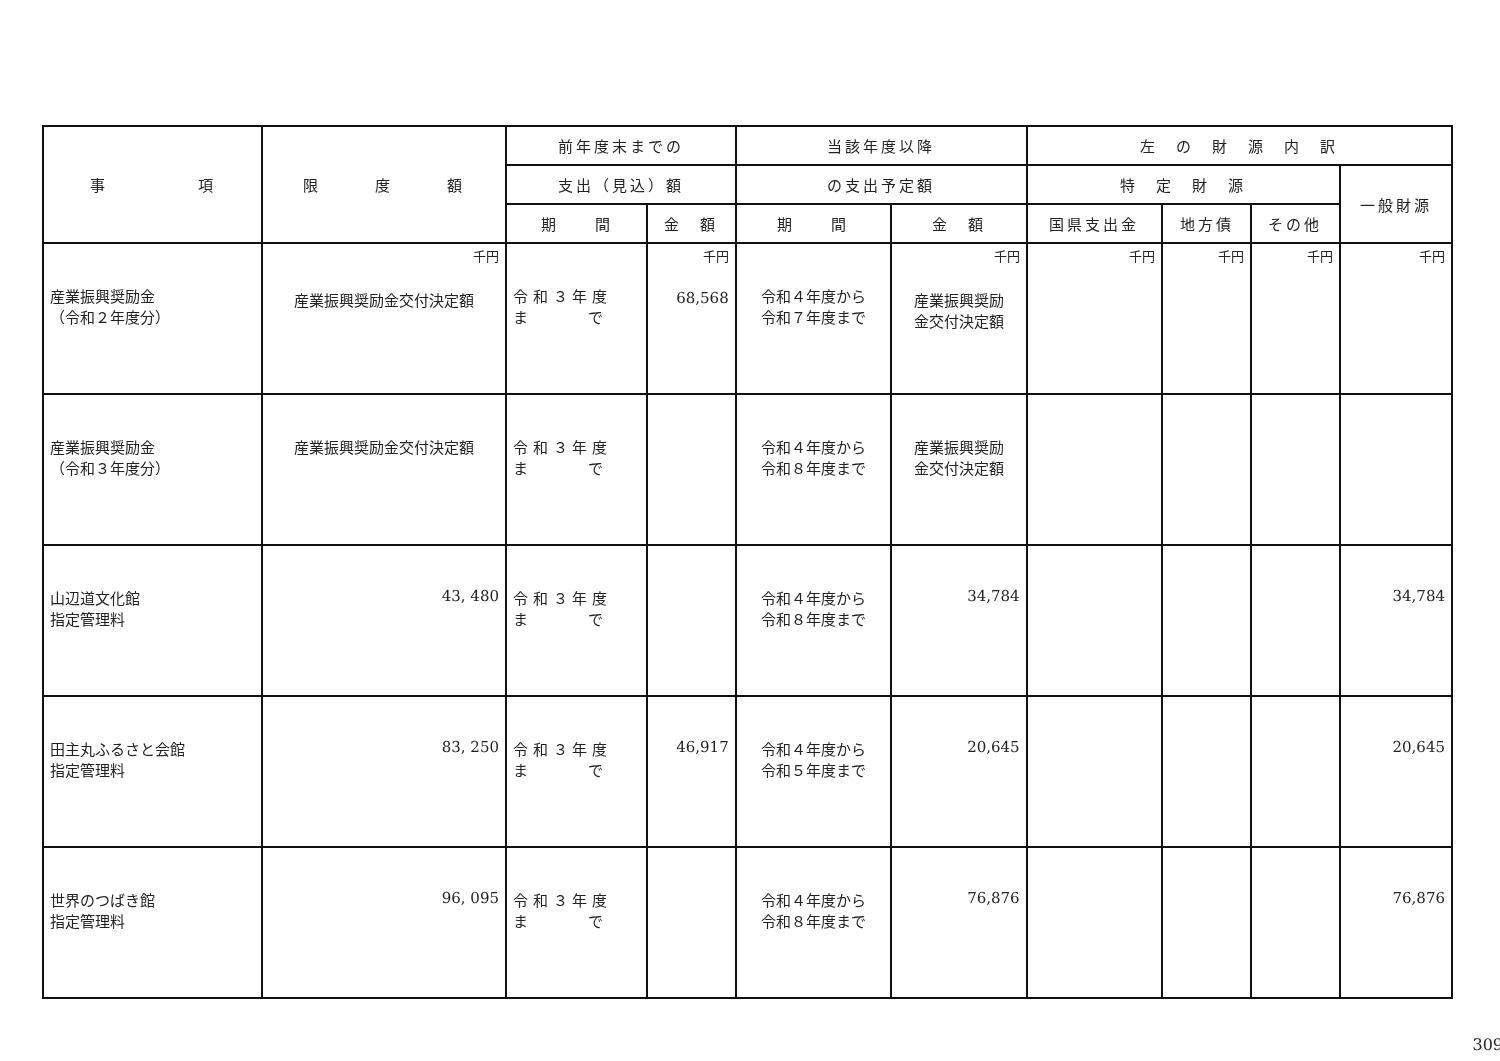| 事 項 | 限 度 額 | 前年度末までの | | 当該年度以降 | | 左 の 財 源 内 訳 | | | |
| --- | --- | --- | --- | --- | --- | --- | --- | --- | --- |
| | | 支出（見込）額 | | の支出予定額 | | 特 定 財 源 | | | 一般財源 |
| | | 期 間 | 金 額 | 期 間 | 金 額 | 国県支出金 | 地方債 | その他 | |
| 産業振興奨励金 （令和２年度分） | 千円 産業振興奨励金交付決定額 | 令 和 ３ 年 度 ま で | 千円 68,568 | 令和４年度から 令和７年度まで | 千円 産業振興奨励 金交付決定額 | 千円 | 千円 | 千円 | 千円 |
| 産業振興奨励金 （令和３年度分） | 産業振興奨励金交付決定額 | 令 和 ３ 年 度 ま で | | 令和４年度から 令和８年度まで | 産業振興奨励 金交付決定額 | | | | |
| 山辺道文化館 指定管理料 | 43, 480 | 令 和 ３ 年 度 ま で | | 令和４年度から 令和８年度まで | 34,784 | | | | 34,784 |
| 田主丸ふるさと会館 指定管理料 | 83, 250 | 令 和 ３ 年 度 ま で | 46,917 | 令和４年度から 令和５年度まで | 20,645 | | | | 20,645 |
| 世界のつばき館 指定管理料 | 96, 095 | 令 和 ３ 年 度 ま で | | 令和４年度から 令和８年度まで | 76,876 | | | | 76,876 |
309